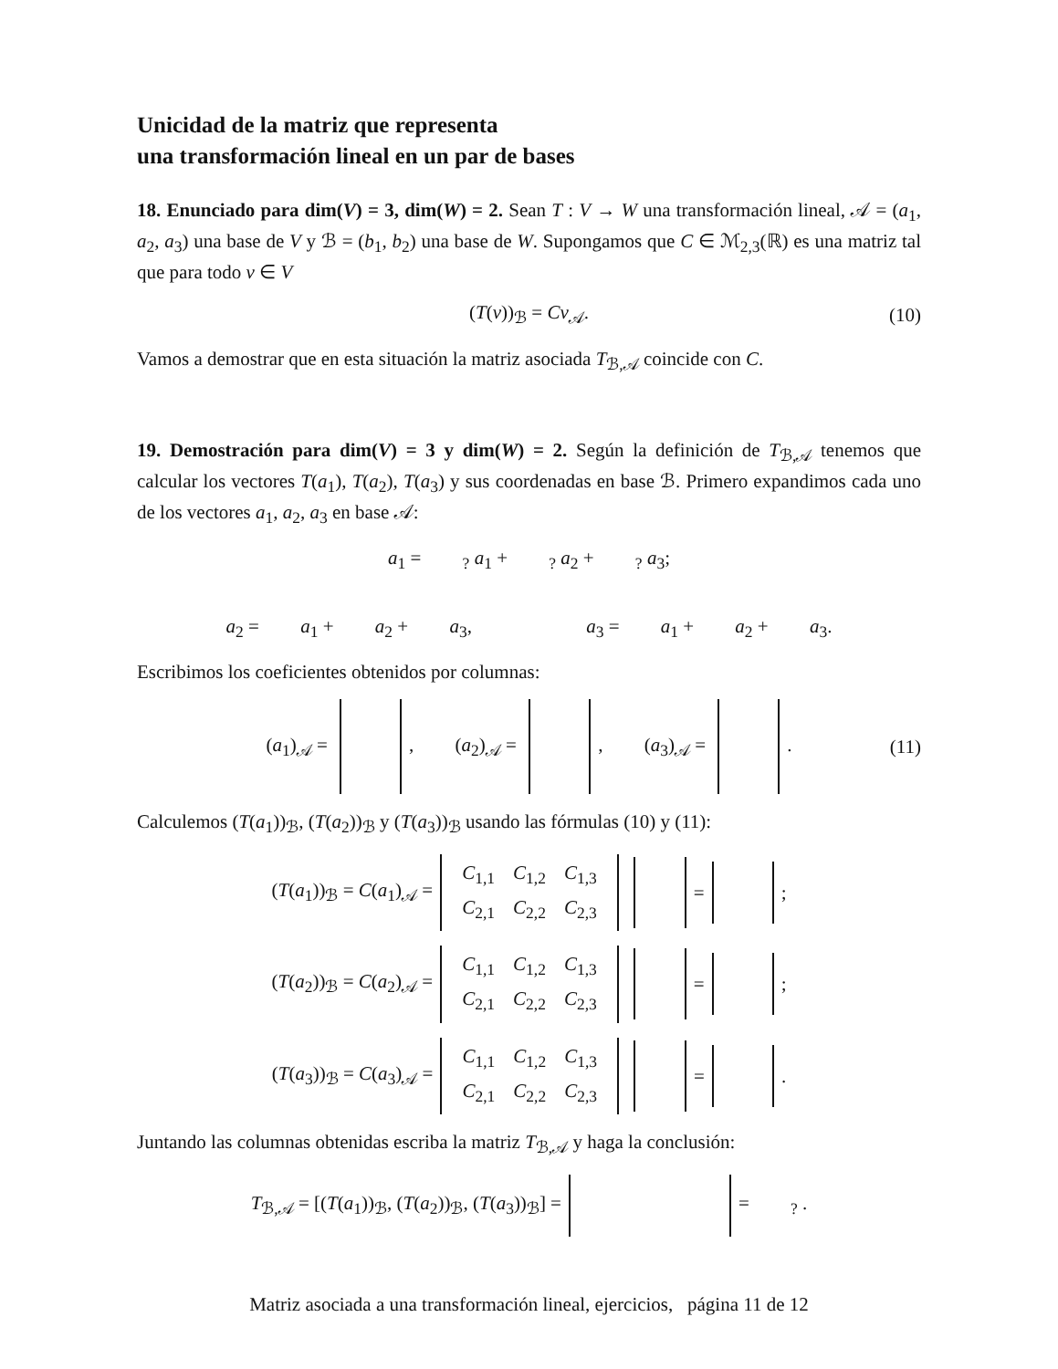Unicidad de la matriz que representa
una transformación lineal en un par de bases
18. Enunciado para dim(V) = 3, dim(W) = 2. Sean T : V → W una transformación lineal, 𝒜 = (a<sub>1</sub>, a<sub>2</sub>, a<sub>3</sub>) una base de V y ℬ = (b<sub>1</sub>, b<sub>2</sub>) una base de W. Supongamos que C ∈ ℳ<sub>2,3</sub>(ℝ) es una matriz tal que para todo v ∈ V
(T(v))<sub>ℬ</sub> = Cv<sub>𝒜</sub>. (10)
Vamos a demostrar que en esta situación la matriz asociada T<sub>ℬ,𝒜</sub> coincide con C.
19. Demostración para dim(V) = 3 y dim(W) = 2. Según la definición de T<sub>ℬ,𝒜</sub> tenemos que calcular los vectores T(a<sub>1</sub>), T(a<sub>2</sub>), T(a<sub>3</sub>) y sus coordenadas en base ℬ. Primero expandimos cada uno de los vectores a<sub>1</sub>, a<sub>2</sub>, a<sub>3</sub> en base 𝒜:
a<sub>1</sub> = <sub>?</sub> a<sub>1</sub> + <sub>?</sub> a<sub>2</sub> + <sub>?</sub> a<sub>3</sub>;
a<sub>2</sub> = a<sub>1</sub> + a<sub>2</sub> + a<sub>3</sub>, a<sub>3</sub> = a<sub>1</sub> + a<sub>2</sub> + a<sub>3</sub>.
Escribimos los coeficientes obtenidos por columnas:
(a<sub>1</sub>)<sub>𝒜</sub> = , (a<sub>2</sub>)<sub>𝒜</sub> = , (a<sub>3</sub>)<sub>𝒜</sub> = . (11)
Calculemos (T(a<sub>1</sub>))<sub>ℬ</sub>, (T(a<sub>2</sub>))<sub>ℬ</sub> y (T(a<sub>3</sub>))<sub>ℬ</sub> usando las fórmulas (10) y (11):
(T(a<sub>1</sub>))<sub>ℬ</sub> = C(a<sub>1</sub>)<sub>𝒜</sub> =
| C<sub>1,1</sub> | C<sub>1,2</sub> | C<sub>1,3</sub> |
| C<sub>2,1</sub> | C<sub>2,2</sub> | C<sub>2,3</sub> |
= ;
(T(a<sub>2</sub>))<sub>ℬ</sub> = C(a<sub>2</sub>)<sub>𝒜</sub> =
| C<sub>1,1</sub> | C<sub>1,2</sub> | C<sub>1,3</sub> |
| C<sub>2,1</sub> | C<sub>2,2</sub> | C<sub>2,3</sub> |
= ;
(T(a<sub>3</sub>))<sub>ℬ</sub> = C(a<sub>3</sub>)<sub>𝒜</sub> =
| C<sub>1,1</sub> | C<sub>1,2</sub> | C<sub>1,3</sub> |
| C<sub>2,1</sub> | C<sub>2,2</sub> | C<sub>2,3</sub> |
= .
Juntando las columnas obtenidas escriba la matriz T<sub>ℬ,𝒜</sub> y haga la conclusión:
T<sub>ℬ,𝒜</sub> = [(T(a<sub>1</sub>))<sub>ℬ</sub>, (T(a<sub>2</sub>))<sub>ℬ</sub>, (T(a<sub>3</sub>))<sub>ℬ</sub>] = = <sub>?</sub> .
Matriz asociada a una transformación lineal, ejercicios, página 11 de 12